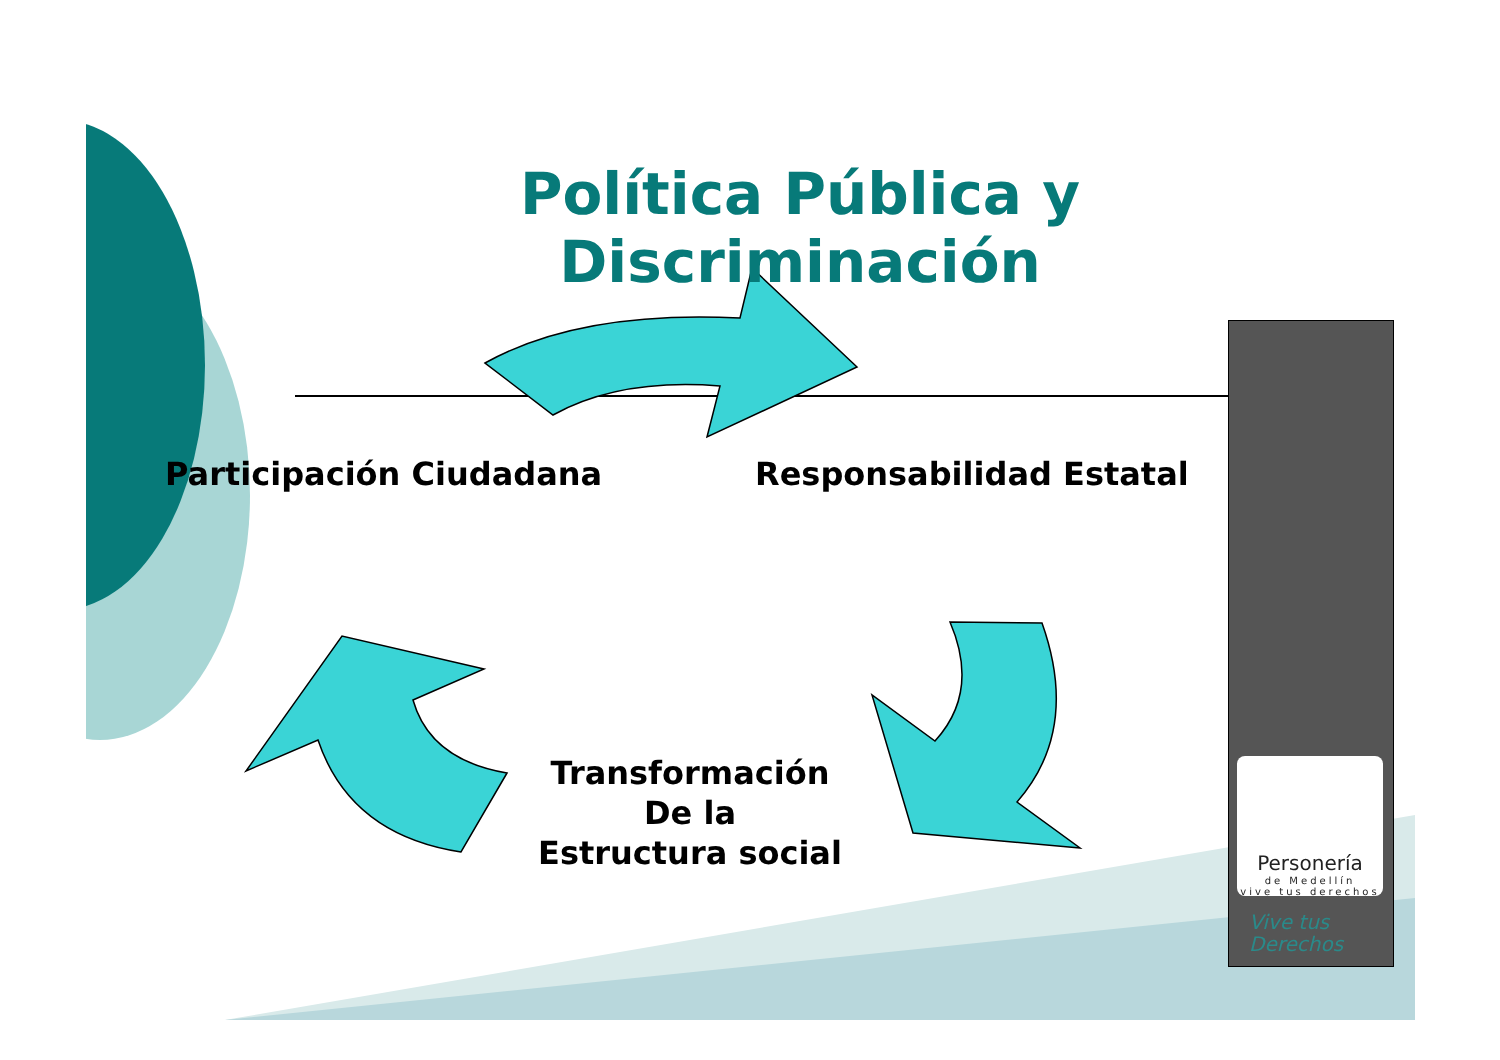Política Pública y Discriminación
Participación Ciudadana Responsabilidad Estatal
Transformación
De la
Estructura social
Personería
de Medellín
vive tus derechos
Vive tus
Derechos